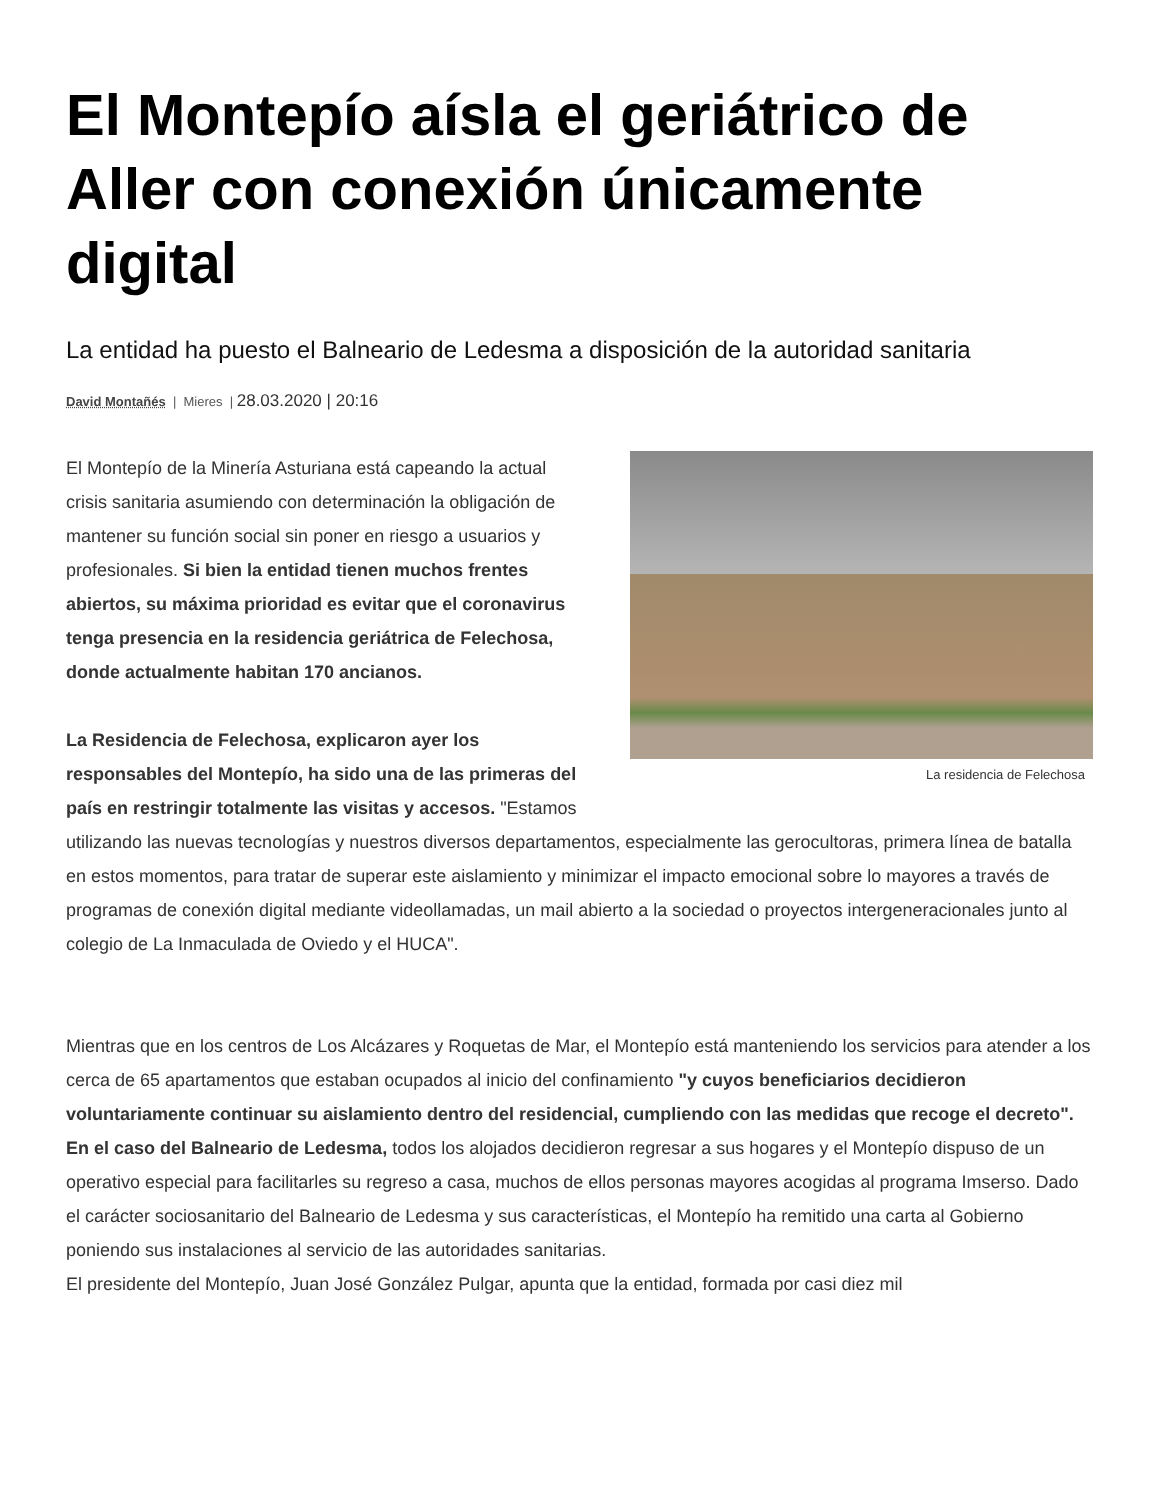El Montepío aísla el geriátrico de Aller con conexión únicamente digital
La entidad ha puesto el Balneario de Ledesma a disposición de la autoridad sanitaria
David Montañés | Mieres | 28.03.2020 | 20:16
La residencia de Felechosa
El Montepío de la Minería Asturiana está capeando la actual crisis sanitaria asumiendo con determinación la obligación de mantener su función social sin poner en riesgo a usuarios y profesionales. Si bien la entidad tienen muchos frentes abiertos, su máxima prioridad es evitar que el coronavirus tenga presencia en la residencia geriátrica de Felechosa, donde actualmente habitan 170 ancianos.
La Residencia de Felechosa, explicaron ayer los responsables del Montepío, ha sido una de las primeras del país en restringir totalmente las visitas y accesos. "Estamos utilizando las nuevas tecnologías y nuestros diversos departamentos, especialmente las gerocultoras, primera línea de batalla en estos momentos, para tratar de superar este aislamiento y minimizar el impacto emocional sobre lo mayores a través de programas de conexión digital mediante videollamadas, un mail abierto a la sociedad o proyectos intergeneracionales junto al colegio de La Inmaculada de Oviedo y el HUCA".
Mientras que en los centros de Los Alcázares y Roquetas de Mar, el Montepío está manteniendo los servicios para atender a los cerca de 65 apartamentos que estaban ocupados al inicio del confinamiento "y cuyos beneficiarios decidieron voluntariamente continuar su aislamiento dentro del residencial, cumpliendo con las medidas que recoge el decreto".
En el caso del Balneario de Ledesma, todos los alojados decidieron regresar a sus hogares y el Montepío dispuso de un operativo especial para facilitarles su regreso a casa, muchos de ellos personas mayores acogidas al programa Imserso. Dado el carácter sociosanitario del Balneario de Ledesma y sus características, el Montepío ha remitido una carta al Gobierno poniendo sus instalaciones al servicio de las autoridades sanitarias.
El presidente del Montepío, Juan José González Pulgar, apunta que la entidad, formada por casi diez mil